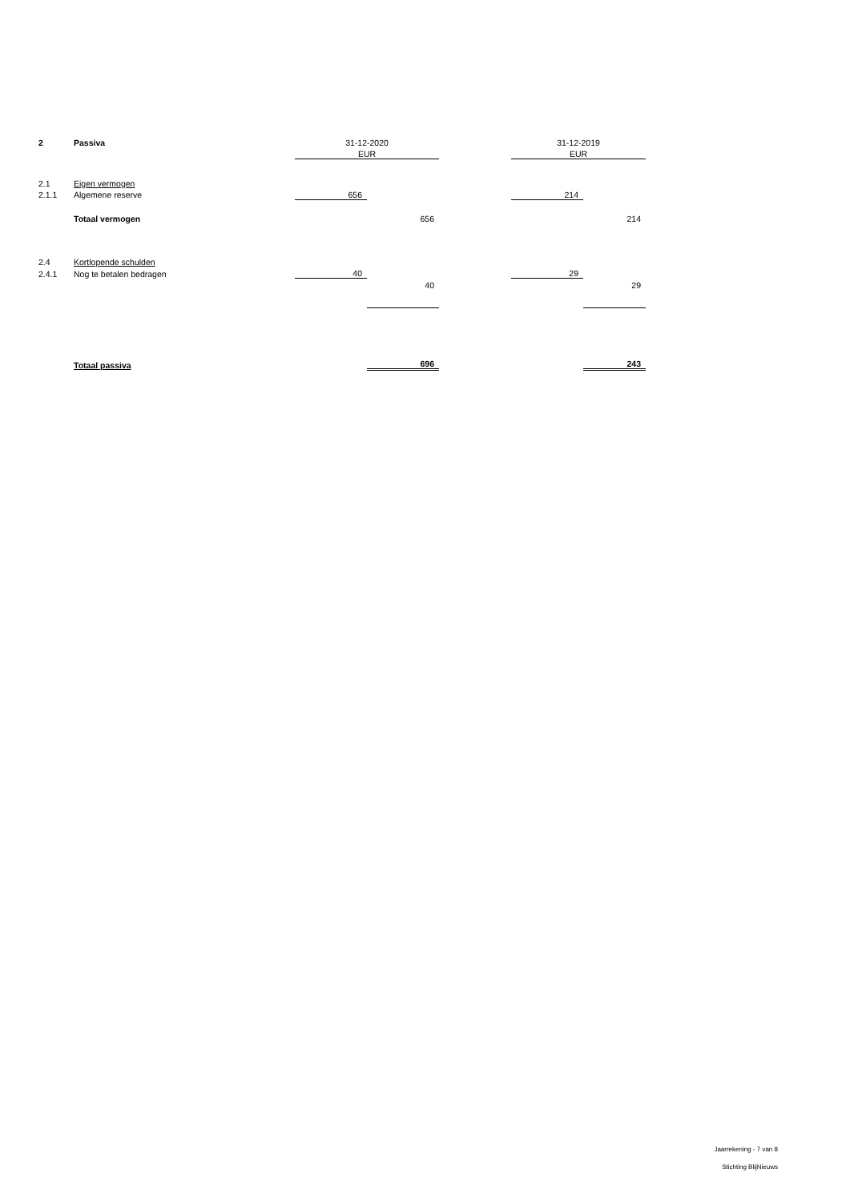| 2 | Passiva | 31-12-2020 | | | 31-12-2019 | |
| | | EUR | | | EUR | |
| 2.1 | Eigen vermogen | | | | | |
| 2.1.1 | Algemene reserve | 656 | | | 214 | |
| | Totaal vermogen | | 656 | | | 214 |
| 2.4 | Kortlopende schulden | | | | | |
| 2.4.1 | Nog te betalen bedragen | 40 | | | 29 | |
| | | | 40 | | | 29 |
| | Totaal passiva | | 696 | | | 243 |
Jaarrekening - 7 van 8
Stichting BlijNieuws